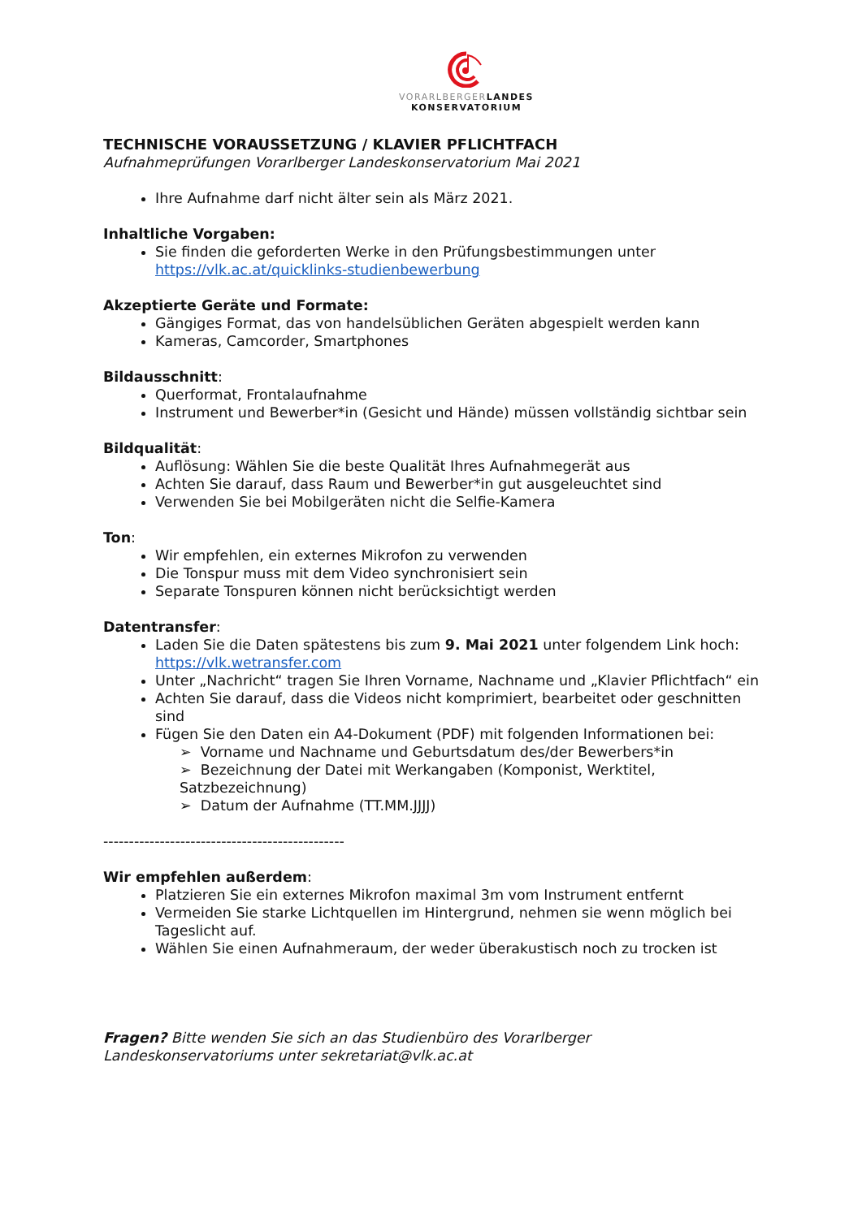VORARLBERGER LANDES
KONSERVATORIUM
TECHNISCHE VORAUSSETZUNG / KLAVIER PFLICHTFACH
Aufnahmeprüfungen Vorarlberger Landeskonservatorium Mai 2021
Ihre Aufnahme darf nicht älter sein als März 2021.
Inhaltliche Vorgaben:
Sie finden die geforderten Werke in den Prüfungsbestimmungen unter https://vlk.ac.at/quicklinks-studienbewerbung
Akzeptierte Geräte und Formate:
Gängiges Format, das von handelsüblichen Geräten abgespielt werden kann
Kameras, Camcorder, Smartphones
Bildausschnitt:
Querformat, Frontalaufnahme
Instrument und Bewerber*in (Gesicht und Hände) müssen vollständig sichtbar sein
Bildqualität:
Auflösung: Wählen Sie die beste Qualität Ihres Aufnahmegerät aus
Achten Sie darauf, dass Raum und Bewerber*in gut ausgeleuchtet sind
Verwenden Sie bei Mobilgeräten nicht die Selfie-Kamera
Ton:
Wir empfehlen, ein externes Mikrofon zu verwenden
Die Tonspur muss mit dem Video synchronisiert sein
Separate Tonspuren können nicht berücksichtigt werden
Datentransfer:
Laden Sie die Daten spätestens bis zum 9. Mai 2021 unter folgendem Link hoch: https://vlk.wetransfer.com
Unter „Nachricht“ tragen Sie Ihren Vorname, Nachname und „Klavier Pflichtfach“ ein
Achten Sie darauf, dass die Videos nicht komprimiert, bearbeitet oder geschnitten sind
Fügen Sie den Daten ein A4-Dokument (PDF) mit folgenden Informationen bei:
➢ Vorname und Nachname und Geburtsdatum des/der Bewerbers*in
➢ Bezeichnung der Datei mit Werkangaben (Komponist, Werktitel, Satzbezeichnung)
➢ Datum der Aufnahme (TT.MM.JJJJ)
-----------------------------------------------
Wir empfehlen außerdem:
Platzieren Sie ein externes Mikrofon maximal 3m vom Instrument entfernt
Vermeiden Sie starke Lichtquellen im Hintergrund, nehmen sie wenn möglich bei Tageslicht auf.
Wählen Sie einen Aufnahmeraum, der weder überakustisch noch zu trocken ist
Fragen? Bitte wenden Sie sich an das Studienbüro des Vorarlberger Landeskonservatoriums unter sekretariat@vlk.ac.at